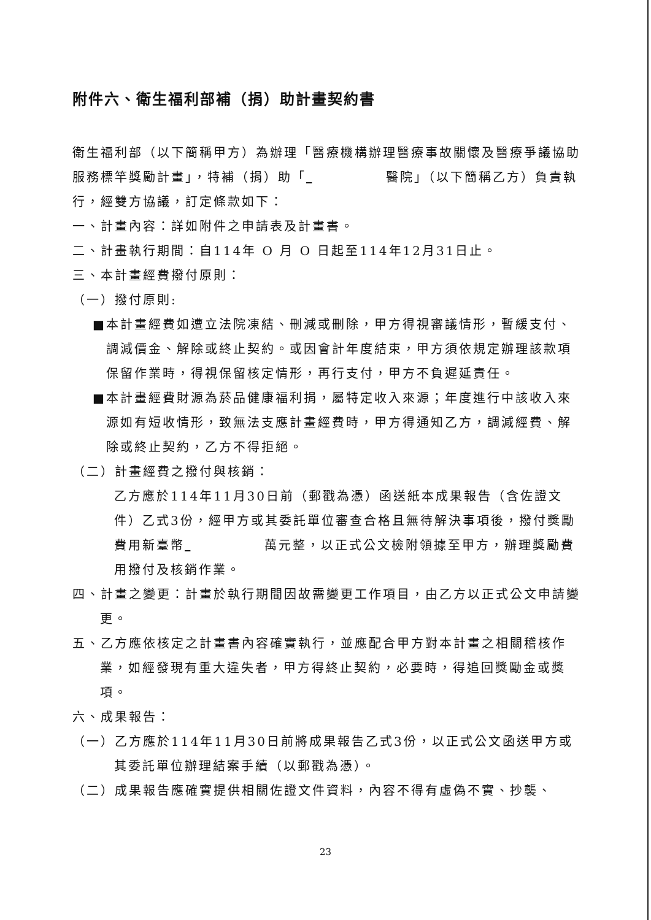附件六、衛生福利部補（捐）助計畫契約書
衛生福利部（以下簡稱甲方）為辦理「醫療機構辦理醫療事故關懷及醫療爭議協助服務標竿獎勵計畫」，特補（捐）助「 醫院」（以下簡稱乙方）負責執行，經雙方協議，訂定條款如下：
一、計畫內容：詳如附件之申請表及計畫書。
二、計畫執行期間：自114年 O 月 O 日起至114年12月31日止。
三、本計畫經費撥付原則：
（一）撥付原則:
■本計畫經費如遭立法院凍結、刪減或刪除，甲方得視審議情形，暫緩支付、調減價金、解除或終止契約。或因會計年度結束，甲方須依規定辦理該款項保留作業時，得視保留核定情形，再行支付，甲方不負遲延責任。
■本計畫經費財源為菸品健康福利捐，屬特定收入來源；年度進行中該收入來源如有短收情形，致無法支應計畫經費時，甲方得通知乙方，調減經費、解除或終止契約，乙方不得拒絕。
（二）計畫經費之撥付與核銷：
乙方應於114年11月30日前（郵戳為憑）函送紙本成果報告（含佐證文件）乙式3份，經甲方或其委託單位審查合格且無待解決事項後，撥付獎勵費用新臺幣 萬元整，以正式公文檢附領據至甲方，辦理獎勵費用撥付及核銷作業。
四、計畫之變更：計畫於執行期間因故需變更工作項目，由乙方以正式公文申請變更。
五、乙方應依核定之計畫書內容確實執行，並應配合甲方對本計畫之相關稽核作業，如經發現有重大違失者，甲方得終止契約，必要時，得追回獎勵金或獎項。
六、成果報告：
（一）乙方應於114年11月30日前將成果報告乙式3份，以正式公文函送甲方或其委託單位辦理結案手續（以郵戳為憑）。
（二）成果報告應確實提供相關佐證文件資料，內容不得有虛偽不實、抄襲、
23